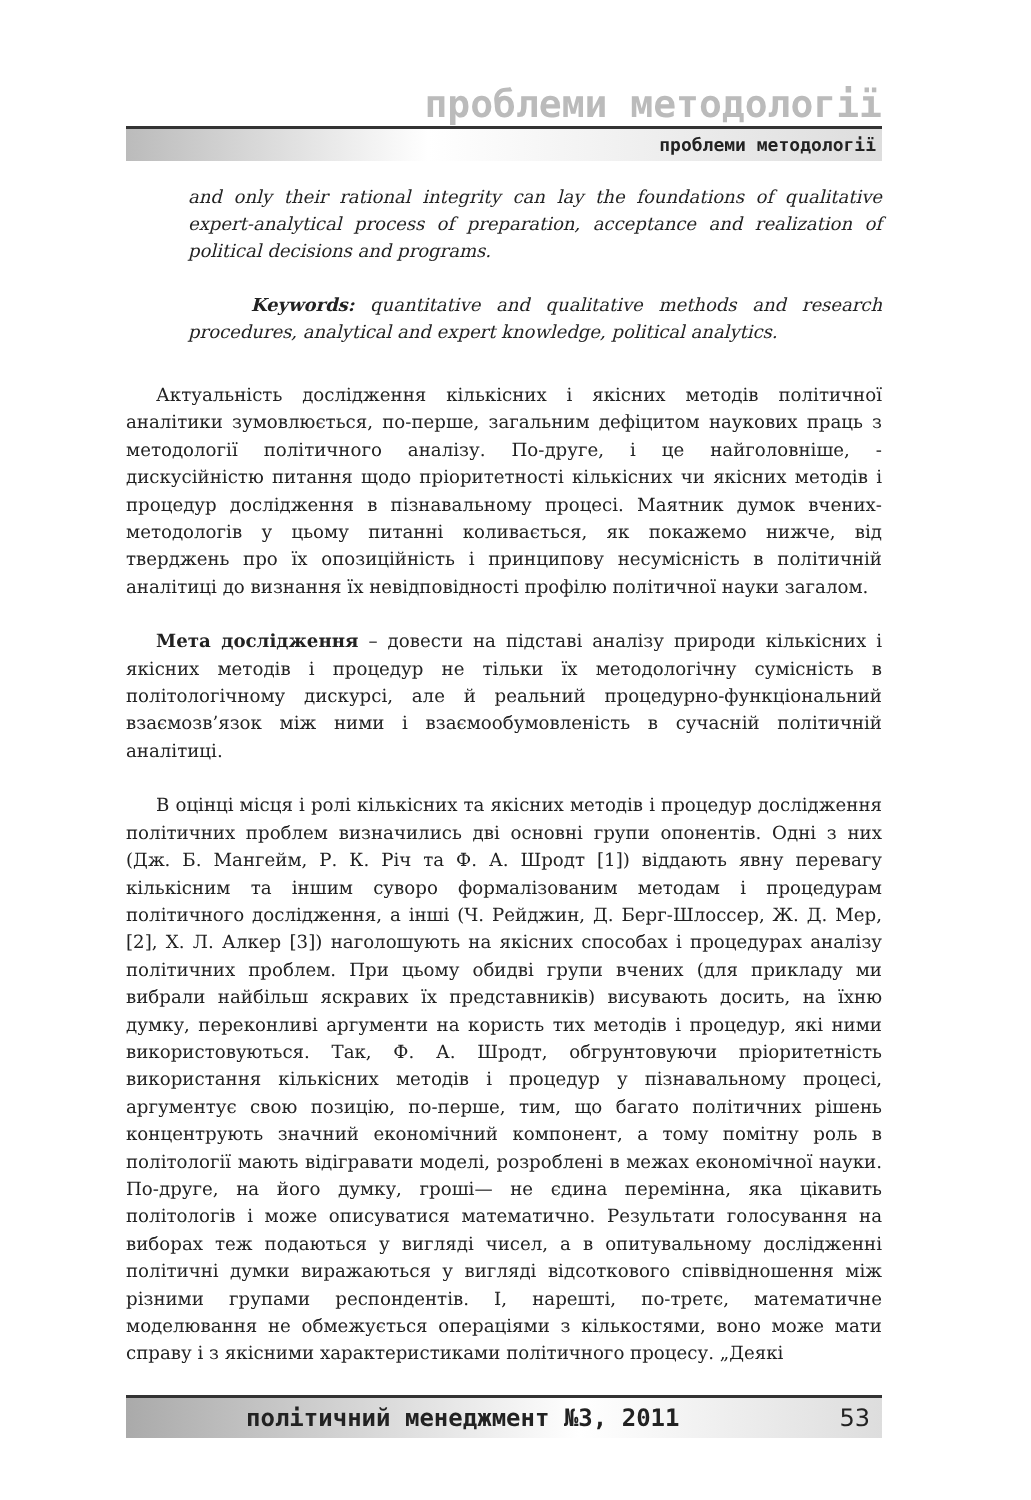проблеми методології
проблеми методології
and only their rational integrity can lay the foundations of qualitative expert-analytical process of preparation, acceptance and realization of political decisions and programs.
Keywords: quantitative and qualitative methods and research procedures, analytical and expert knowledge, political analytics.
Актуальність дослідження кількісних і якісних методів політичної аналітики зумовлюється, по-перше, загальним дефіцитом наукових праць з методології політичного аналізу. По-друге, і це найголовніше, - дискусійністю питання щодо пріоритетності кількісних чи якісних методів і процедур дослідження в пізнавальному процесі. Маятник думок вчених-методологів у цьому питанні коливається, як покажемо нижче, від тверджень про їх опозиційність і принципову несумісність в політичній аналітиці до визнання їх невідповідності профілю політичної науки загалом.
Мета дослідження – довести на підставі аналізу природи кількісних і якісних методів і процедур не тільки їх методологічну сумісність в політологічному дискурсі, але й реальний процедурно-функціональний взаємозв’язок між ними і взаємообумовленість в сучасній політичній аналітиці.
В оцінці місця і ролі кількісних та якісних методів і процедур дослідження політичних проблем визначились дві основні групи опонентів. Одні з них (Дж. Б. Мангейм, Р. К. Річ та Ф. А. Шродт [1]) віддають явну перевагу кількісним та іншим суворо формалізованим методам і процедурам політичного дослідження, а інші (Ч. Рейджин, Д. Берг-Шлоссер, Ж. Д. Мер, [2], Х. Л. Алкер [3]) наголошують на якісних способах і процедурах аналізу політичних проблем. При цьому обидві групи вчених (для прикладу ми вибрали найбільш яскравих їх представників) висувають досить, на їхню думку, переконливі аргументи на користь тих методів і процедур, які ними використовуються. Так, Ф. А. Шродт, обгрунтовуючи пріоритетність використання кількісних методів і процедур у пізнавальному процесі, аргументує свою позицію, по-перше, тим, що багато політичних рішень концентрують значний економічний компонент, а тому помітну роль в політології мають відігравати моделі, розроблені в межах економічної науки. По-друге, на його думку, гроші— не єдина перемінна, яка цікавить політологів і може описуватися математично. Результати голосування на виборах теж подаються у вигляді чисел, а в опитувальному дослідженні політичні думки виражаються у вигляді відсоткового співвідношення між різними групами респондентів. І, нарешті, по-третє, математичне моделювання не обмежується операціями з кількостями, воно може мати справу і з якісними характеристиками політичного процесу. „Деякі
політичний менеджмент №3, 2011 53